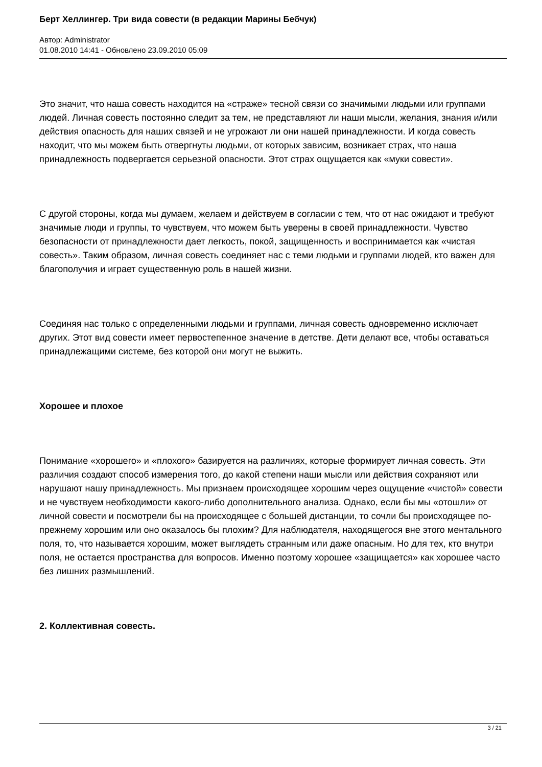Берт Хеллингер. Три вида совести (в редакции Марины Бебчук)
Автор: Administrator
01.08.2010 14:41 - Обновлено 23.09.2010 05:09
Это значит, что наша совесть находится на «страже» тесной связи со значимыми людьми или группами людей. Личная совесть постоянно следит за тем, не представляют ли наши мысли, желания, знания и/или действия опасность для наших связей и не угрожают ли они нашей принадлежности. И когда совесть находит, что мы можем быть отвергнуты людьми, от которых зависим, возникает страх, что наша принадлежность подвергается серьезной опасности. Этот страх ощущается как «муки совести».
С другой стороны, когда мы думаем, желаем и действуем в согласии с тем, что от нас ожидают и требуют значимые люди и группы, то чувствуем, что можем быть уверены в своей принадлежности. Чувство безопасности от принадлежности дает легкость, покой, защищенность и воспринимается как «чистая совесть». Таким образом, личная совесть соединяет нас с теми людьми и группами людей, кто важен для благополучия и играет существенную роль в нашей жизни.
Соединяя нас только с определенными людьми и группами, личная совесть одновременно исключает других. Этот вид совести имеет первостепенное значение в детстве. Дети делают все, чтобы оставаться принадлежащими системе, без которой они могут не выжить.
Хорошее и плохое
Понимание «хорошего» и «плохого» базируется на различиях, которые формирует личная совесть. Эти различия создают способ измерения того, до какой степени наши мысли или действия сохраняют или нарушают нашу принадлежность. Мы признаем происходящее хорошим через ощущение «чистой» совести и не чувствуем необходимости какого-либо дополнительного анализа. Однако, если бы мы «отошли» от личной совести и посмотрели бы на происходящее с большей дистанции, то сочли бы происходящее по-прежнему хорошим или оно оказалось бы плохим? Для наблюдателя, находящегося вне этого ментального поля, то, что называется хорошим, может выглядеть странным или даже опасным. Но для тех, кто внутри поля, не остается пространства для вопросов. Именно поэтому хорошее «защищается» как хорошее часто без лишних размышлений.
2. Коллективная совесть.
3 / 21